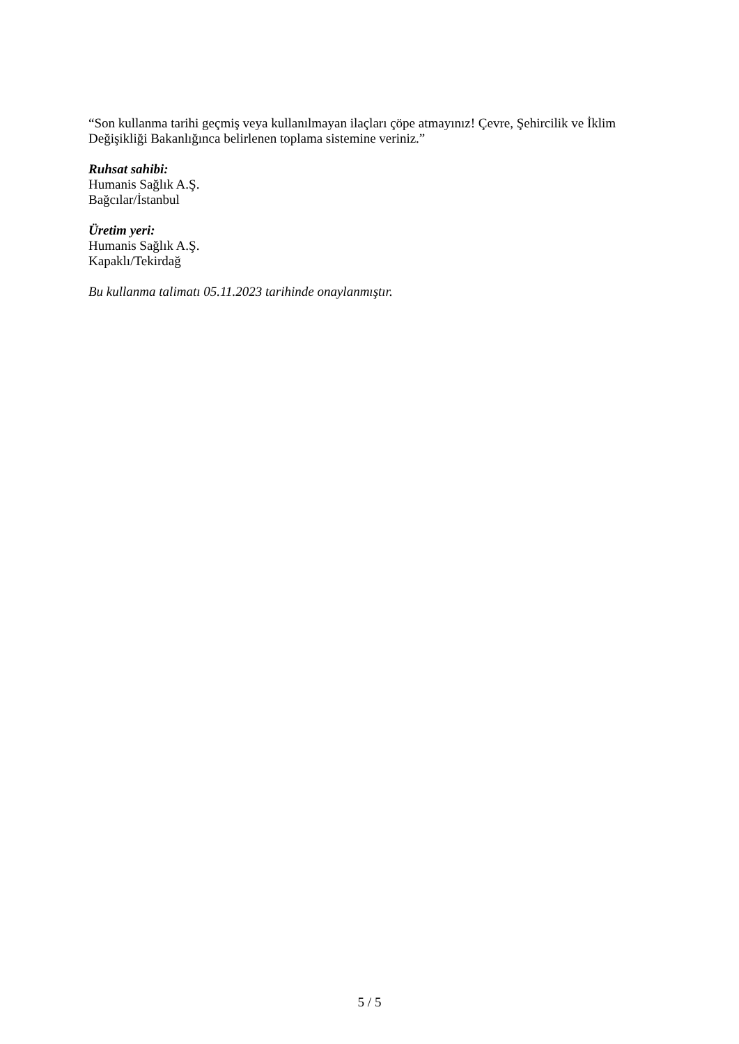“Son kullanma tarihi geçmiş veya kullanılmayan ilaçları çöpe atmayınız! Çevre, Şehircilik ve İklim Değişikliği Bakanlığınca belirlenen toplama sistemine veriniz.”
Ruhsat sahibi:
Humanis Sağlık A.Ş.
Bağcılar/İstanbul
Üretim yeri:
Humanis Sağlık A.Ş.
Kapaklı/Tekirdağ
Bu kullanma talimatı 05.11.2023 tarihinde onaylanmıştır.
5 / 5